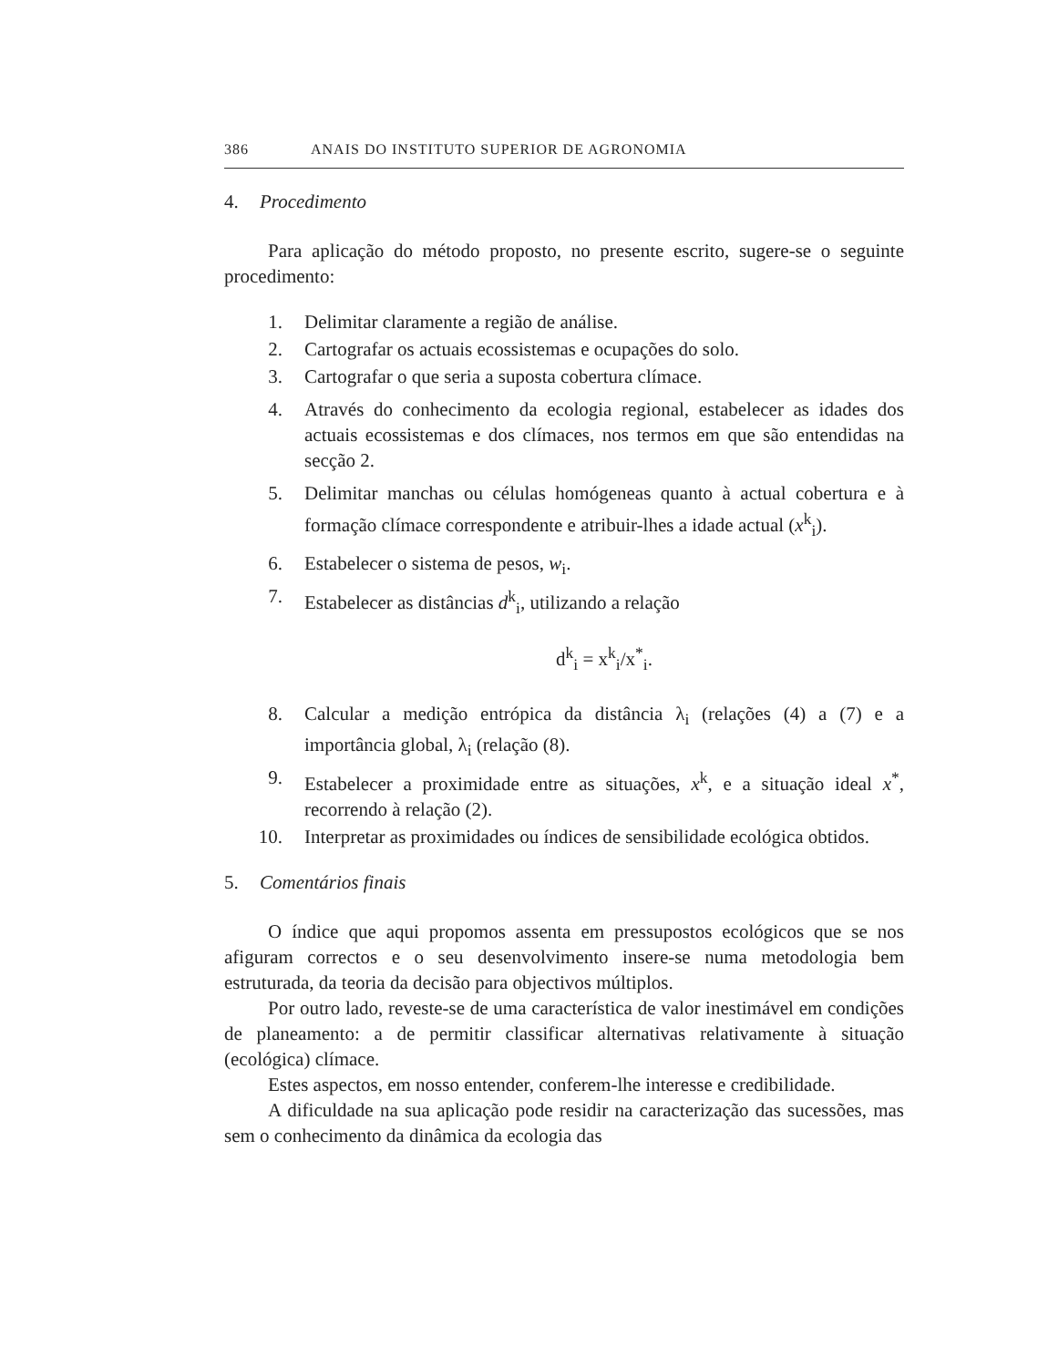386 ANAIS DO INSTITUTO SUPERIOR DE AGRONOMIA
4. Procedimento
Para aplicação do método proposto, no presente escrito, sugere-se o seguinte procedimento:
1. Delimitar claramente a região de análise.
2. Cartografar os actuais ecossistemas e ocupações do solo.
3. Cartografar o que seria a suposta cobertura clímace.
4. Através do conhecimento da ecologia regional, estabelecer as idades dos actuais ecossistemas e dos clímaces, nos termos em que são entendidas na secção 2.
5. Delimitar manchas ou células homógeneas quanto à actual cobertura e à formação clímace correspondente e atribuir-lhes a idade actual (x<sup>k</sup><sub>i</sub>).
6. Estabelecer o sistema de pesos, w<sub>i</sub>.
7. Estabelecer as distâncias d<sup>k</sup><sub>i</sub>, utilizando a relação
d<sup>k</sup><sub>i</sub> = x<sup>k</sup><sub>i</sub>/x<sup>*</sup><sub>i</sub>.
8. Calcular a medição entrópica da distância λ<sub>i</sub> (relações (4) a (7) e a importância global, λ<sub>i</sub> (relação (8).
9. Estabelecer a proximidade entre as situações, x<sup>k</sup>, e a situação ideal x<sup>*</sup>, recorrendo à relação (2).
10. Interpretar as proximidades ou índices de sensibilidade ecológica obtidos.
5. Comentários finais
O índice que aqui propomos assenta em pressupostos ecológicos que se nos afiguram correctos e o seu desenvolvimento insere-se numa metodologia bem estruturada, da teoria da decisão para objectivos múltiplos.
Por outro lado, reveste-se de uma característica de valor inestimável em condições de planeamento: a de permitir classificar alternativas relativamente à situação (ecológica) clímace.
Estes aspectos, em nosso entender, conferem-lhe interesse e credibilidade.
A dificuldade na sua aplicação pode residir na caracterização das sucessões, mas sem o conhecimento da dinâmica da ecologia das